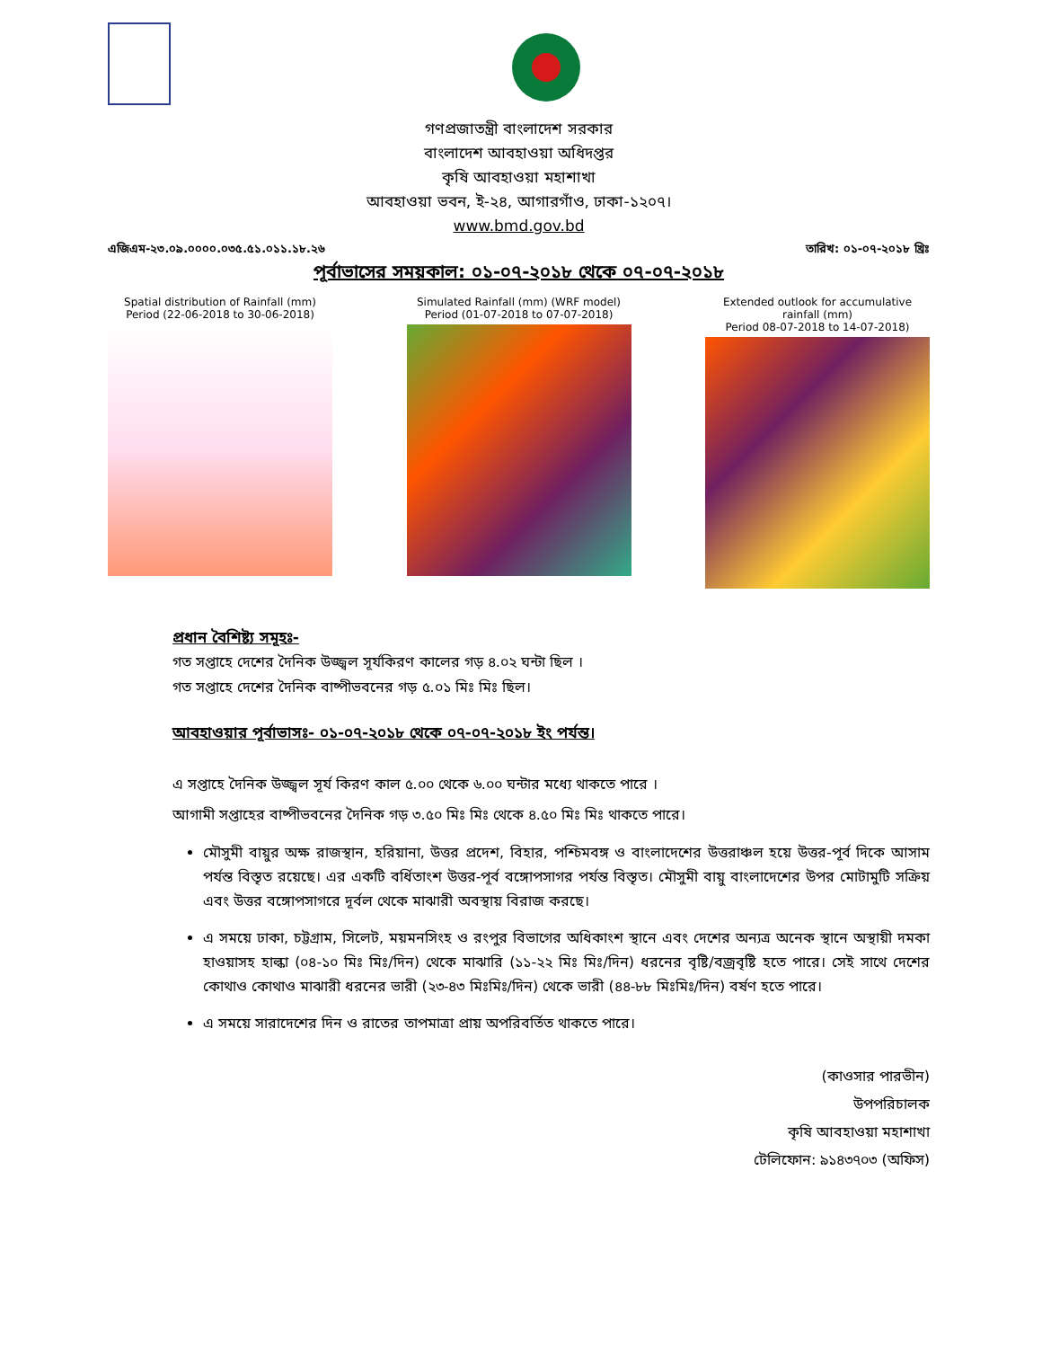গণপ্রজাতন্ত্রী বাংলাদেশ সরকার
বাংলাদেশ আবহাওয়া অধিদপ্তর
কৃষি আবহাওয়া মহাশাখা
আবহাওয়া ভবন, ই-২৪, আগারগাঁও, ঢাকা-১২০৭।
www.bmd.gov.bd
এজিএম-২৩.০৯.০০০০.০৩৫.৫১.০১১.১৮.২৬ তারিখ: ০১-০৭-২০১৮ খ্রিঃ
পূর্বাভাসের সময়কাল: ০১-০৭-২০১৮ থেকে ০৭-০৭-২০১৮
Spatial distribution of Rainfall (mm)
Period (22-06-2018 to 30-06-2018)
Simulated Rainfall (mm) (WRF model)
Period (01-07-2018 to 07-07-2018)
Extended outlook for accumulative rainfall (mm)
Period 08-07-2018 to 14-07-2018)
প্রধান বৈশিষ্ট্য সমূহঃ-
গত সপ্তাহে দেশের দৈনিক উজ্জ্বল সূর্যকিরণ কালের গড় ৪.০২ ঘন্টা ছিল ।
গত সপ্তাহে দেশের দৈনিক বাষ্পীভবনের গড় ৫.০১ মিঃ মিঃ ছিল।
আবহাওয়ার পূর্বাভাসঃ- ০১-০৭-২০১৮ থেকে ০৭-০৭-২০১৮ ইং পর্যন্ত।
এ সপ্তাহে দৈনিক উজ্জ্বল সূর্য কিরণ কাল ৫.০০ থেকে ৬.০০ ঘন্টার মধ্যে থাকতে পারে ।
আগামী সপ্তাহের বাষ্পীভবনের দৈনিক গড় ৩.৫০ মিঃ মিঃ থেকে ৪.৫০ মিঃ মিঃ থাকতে পারে।
মৌসুমী বায়ুর অক্ষ রাজস্থান, হরিয়ানা, উত্তর প্রদেশ, বিহার, পশ্চিমবঙ্গ ও বাংলাদেশের উত্তরাঞ্চল হয়ে উত্তর-পূর্ব দিকে আসাম পর্যন্ত বিস্তৃত রয়েছে। এর একটি বর্ধিতাংশ উত্তর-পূর্ব বঙ্গোপসাগর পর্যন্ত বিস্তৃত। মৌসুমী বায়ু বাংলাদেশের উপর মোটামুটি সক্রিয় এবং উত্তর বঙ্গোপসাগরে দূর্বল থেকে মাঝারী অবস্থায় বিরাজ করছে।
এ সময়ে ঢাকা, চট্টগ্রাম, সিলেট, ময়মনসিংহ ও রংপুর বিভাগের অধিকাংশ স্থানে এবং দেশের অন্যত্র অনেক স্থানে অস্থায়ী দমকা হাওয়াসহ হাল্কা (০৪-১০ মিঃ মিঃ/দিন) থেকে মাঝারি (১১-২২ মিঃ মিঃ/দিন) ধরনের বৃষ্টি/বজ্রবৃষ্টি হতে পারে। সেই সাথে দেশের কোথাও কোথাও মাঝারী ধরনের ভারী (২৩-৪৩ মিঃমিঃ/দিন) থেকে ভারী (৪৪-৮৮ মিঃমিঃ/দিন) বর্ষণ হতে পারে।
এ সময়ে সারাদেশের দিন ও রাতের তাপমাত্রা প্রায় অপরিবর্তিত থাকতে পারে।
(কাওসার পারভীন)
উপপরিচালক
কৃষি আবহাওয়া মহাশাখা
টেলিফোন: ৯১৪৩৭০৩ (অফিস)